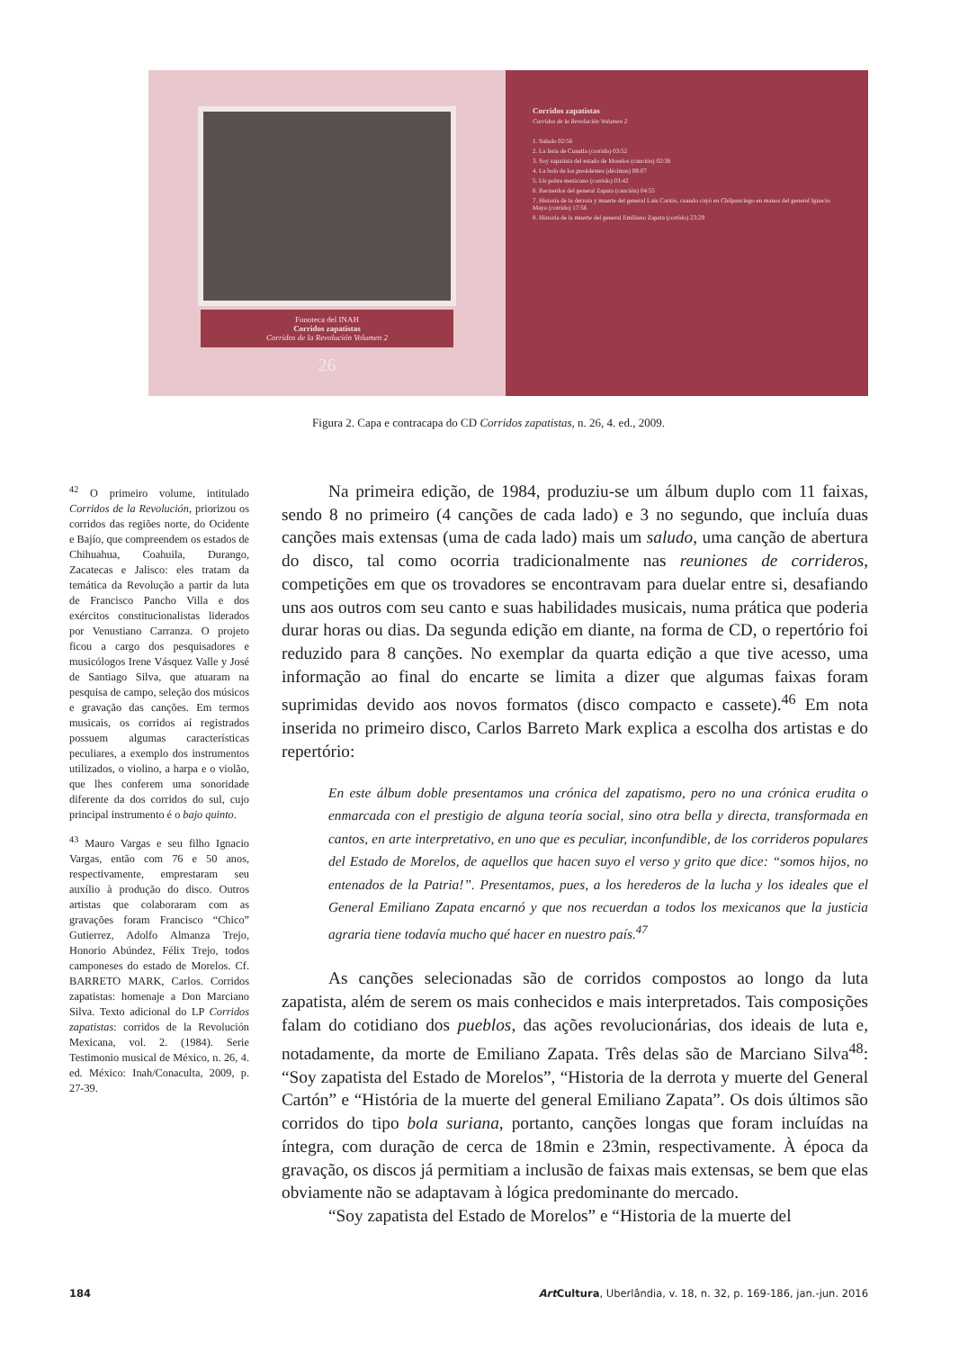Fonoteca del INAH
Corridos zapatistas
Corridos de la Revolución Volumen 2
26
Corridos zapatistas
Corridos de la Revolución Volumen 2
1. Saludo 02:56
2. La feria de Cuautla (corrido) 03:52
3. Soy zapatista del estado de Morelos (canción) 02:36
4. La bola de los presidentes (décimas) 08:07
5. Un pobre mexicano (corrido) 03:42
6. Recuerdos del general Zapata (canción) 04:55
7. Historia de la derrota y muerte del general Luis Cartón, cuando cayó en Chilpancingo en manos del general Ignacio Maya (corrido) 17:56
8. Historia de la muerte del general Emiliano Zapata (corrido) 23:29
Figura 2. Capa e contracapa do CD Corridos zapatistas, n. 26, 4. ed., 2009.
<sup>42</sup> O primeiro volume, intitulado Corridos de la Revolución, priorizou os corridos das regiões norte, do Ocidente e Bajío, que compreendem os estados de Chihuahua, Coahuila, Durango, Zacatecas e Jalisco: eles tratam da temática da Revolução a partir da luta de Francisco Pancho Villa e dos exércitos constitucionalistas liderados por Venustiano Carranza. O projeto ficou a cargo dos pesquisadores e musicólogos Irene Vásquez Valle y José de Santiago Silva, que atuaram na pesquisa de campo, seleção dos músicos e gravação das canções. Em termos musicais, os corridos aí registrados possuem algumas características peculiares, a exemplo dos instrumentos utilizados, o violino, a harpa e o violão, que lhes conferem uma sonoridade diferente da dos corridos do sul, cujo principal instrumento é o bajo quinto.
<sup>43</sup> Mauro Vargas e seu filho Ignacio Vargas, então com 76 e 50 anos, respectivamente, emprestaram seu auxílio à produção do disco. Outros artistas que colaboraram com as gravações foram Francisco “Chico” Gutierrez, Adolfo Almanza Trejo, Honorio Abúndez, Félix Trejo, todos camponeses do estado de Morelos. Cf. BARRETO MARK, Carlos. Corridos zapatistas: homenaje a Don Marciano Silva. Texto adicional do LP Corridos zapatistas: corridos de la Revolución Mexicana, vol. 2. (1984). Serie Testimonio musical de México, n. 26, 4. ed. México: Inah/Conaculta, 2009, p. 27-39.
Na primeira edição, de 1984, produziu-se um álbum duplo com 11 faixas, sendo 8 no primeiro (4 canções de cada lado) e 3 no segundo, que incluía duas canções mais extensas (uma de cada lado) mais um saludo, uma canção de abertura do disco, tal como ocorria tradicionalmente nas reuniones de corrideros, competições em que os trovadores se encontravam para duelar entre si, desafiando uns aos outros com seu canto e suas habilidades musicais, numa prática que poderia durar horas ou dias. Da segunda edição em diante, na forma de CD, o repertório foi reduzido para 8 canções. No exemplar da quarta edição a que tive acesso, uma informação ao final do encarte se limita a dizer que algumas faixas foram suprimidas devido aos novos formatos (disco compacto e cassete).<sup>46</sup> Em nota inserida no primeiro disco, Carlos Barreto Mark explica a escolha dos artistas e do repertório:
En este álbum doble presentamos una crónica del zapatismo, pero no una crónica erudita o enmarcada con el prestigio de alguna teoría social, sino otra bella y directa, transformada en cantos, en arte interpretativo, en uno que es peculiar, inconfundible, de los corrideros populares del Estado de Morelos, de aquellos que hacen suyo el verso y grito que dice: “somos hijos, no entenados de la Patria!”. Presentamos, pues, a los herederos de la lucha y los ideales que el General Emiliano Zapata encarnó y que nos recuerdan a todos los mexicanos que la justicia agraria tiene todavía mucho qué hacer en nuestro país.<sup>47</sup>
As canções selecionadas são de corridos compostos ao longo da luta zapatista, além de serem os mais conhecidos e mais interpretados. Tais composições falam do cotidiano dos pueblos, das ações revolucionárias, dos ideais de luta e, notadamente, da morte de Emiliano Zapata. Três delas são de Marciano Silva<sup>48</sup>: “Soy zapatista del Estado de Morelos”, “Historia de la derrota y muerte del General Cartón” e “História de la muerte del general Emiliano Zapata”. Os dois últimos são corridos do tipo bola suriana, portanto, canções longas que foram incluídas na íntegra, com duração de cerca de 18min e 23min, respectivamente. À época da gravação, os discos já permitiam a inclusão de faixas mais extensas, se bem que elas obviamente não se adaptavam à lógica predominante do mercado.
“Soy zapatista del Estado de Morelos” e “Historia de la muerte del
184 Art Cultura, Uberlândia, v. 18, n. 32, p. 169-186, jan.-jun. 2016